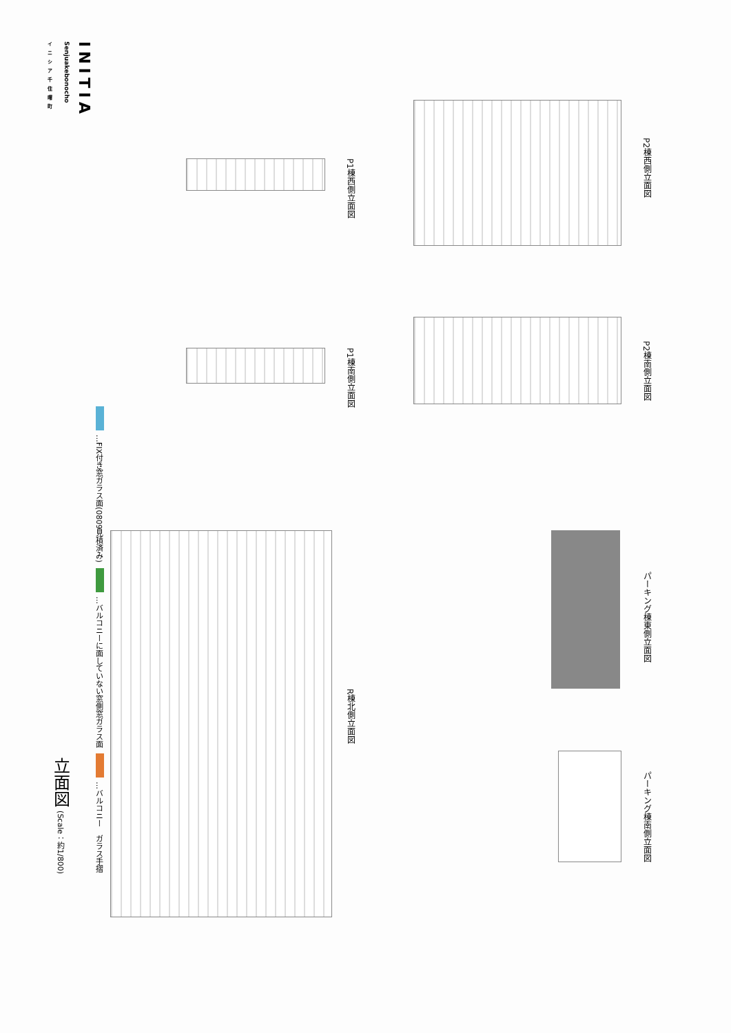INITIA
Senjuakebonocho
イニシア千住曙町
立面図 (Scale：約1/800)
…FIX付き窓ガラス面(0809見積済み)
…バルコニーに面していない窓側窓ガラス面
…バルコニー　ガラス手摺
P1棟西側立面図
P1棟南側立面図
P2棟西側立面図
P2棟南側立面図
R棟北側立面図
パーキング棟東側立面図
パーキング棟南側立面図